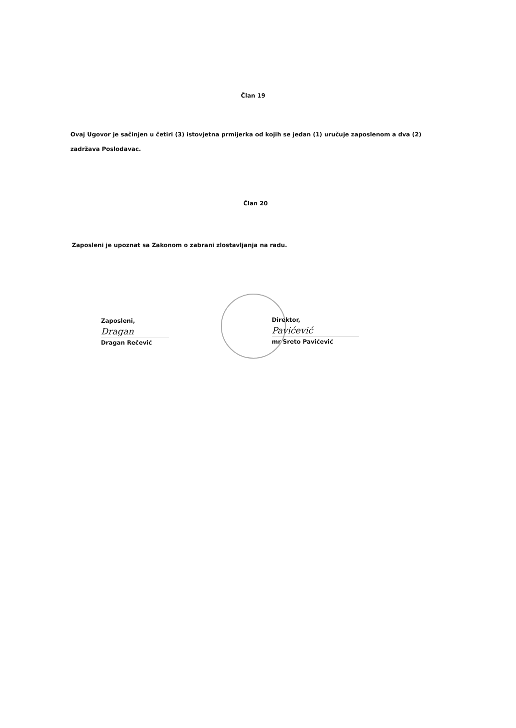Član 19
Ovaj Ugovor je sačinjen u četiri (3) istovjetna prmijerka od kojih se jedan (1) uručuje zaposlenom a dva (2) zadržava Poslodavac.
Član 20
Zaposleni je upoznat sa Zakonom o zabrani zlostavljanja na radu.
Zaposleni,
Dragan
Dragan Rečević
Direktor,
Pavićević
mr Sreto Pavićević